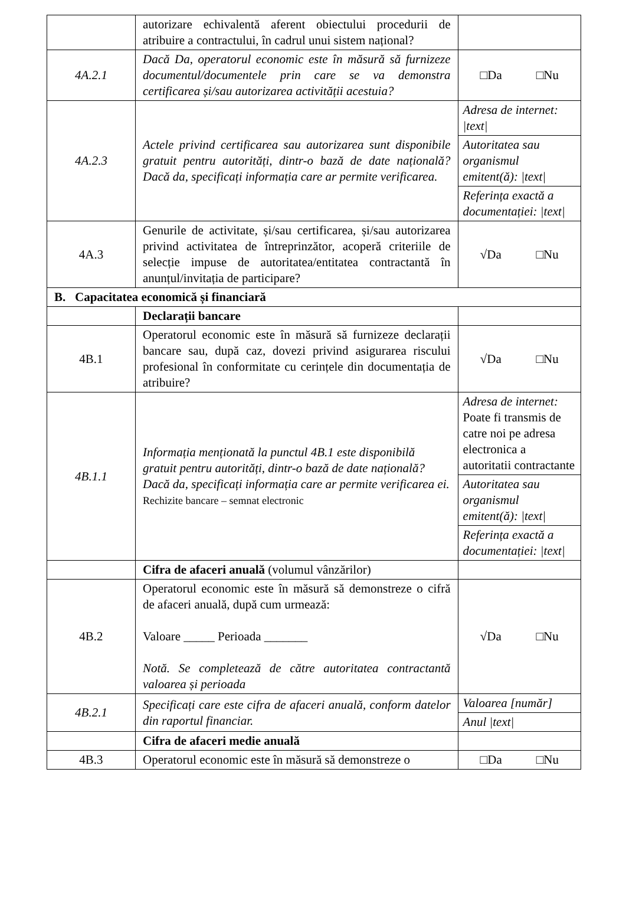| | autorizare echivalentă aferent obiectului procedurii de atribuire a contractului, în cadrul unui sistem național? | |
| 4A.2.1 | Dacă Da, operatorul economic este în măsură să furnizeze documentul/documentele prin care se va demonstra certificarea și/sau autorizarea activității acestuia? | □Da □Nu |
| 4A.2.3 | Actele privind certificarea sau autorizarea sunt disponibile gratuit pentru autorități, dintr-o bază de date națională? Dacă da, specificați informația care ar permite verificarea. | Adresa de internet: /text/ |
| | | Autoritatea sau organismul emitent(ă): /text/ |
| | | Referința exactă a documentației: /text/ |
| 4A.3 | Genurile de activitate, și/sau certificarea, și/sau autorizarea privind activitatea de întreprinzător, acoperă criteriile de selecție impuse de autoritatea/entitatea contractantă în anunțul/invitația de participare? | √Da □Nu |
| B. Capacitatea economică și financiară | | |
| | Declarații bancare | |
| 4B.1 | Operatorul economic este în măsură să furnizeze declarații bancare sau, după caz, dovezi privind asigurarea riscului profesional în conformitate cu cerințele din documentația de atribuire? | √Da □Nu |
| 4B.1.1 | Informația menționată la punctul 4B.1 este disponibilă gratuit pentru autorități, dintr-o bază de date națională? Dacă da, specificați informația care ar permite verificarea ei. Rechizite bancare – semnat electronic | Adresa de internet: Poate fi transmis de catre noi pe adresa electronica a autoritatii contractante |
| | | Autoritatea sau organismul emitent(ă): /text/ |
| | | Referința exactă a documentației: /text/ |
| | Cifra de afaceri anuală (volumul vânzărilor) | |
| 4B.2 | Operatorul economic este în măsură să demonstreze o cifră de afaceri anuală, după cum urmează: Valoare _____ Perioada _______ Notă. Se completează de către autoritatea contractantă valoarea și perioada | √Da □Nu |
| 4B.2.1 | Specificați care este cifra de afaceri anuală, conform datelor din raportul financiar. | Valoarea [număr] |
| | | Anul /text/ |
| | Cifra de afaceri medie anuală | |
| 4B.3 | Operatorul economic este în măsură să demonstreze o | □Da □Nu |